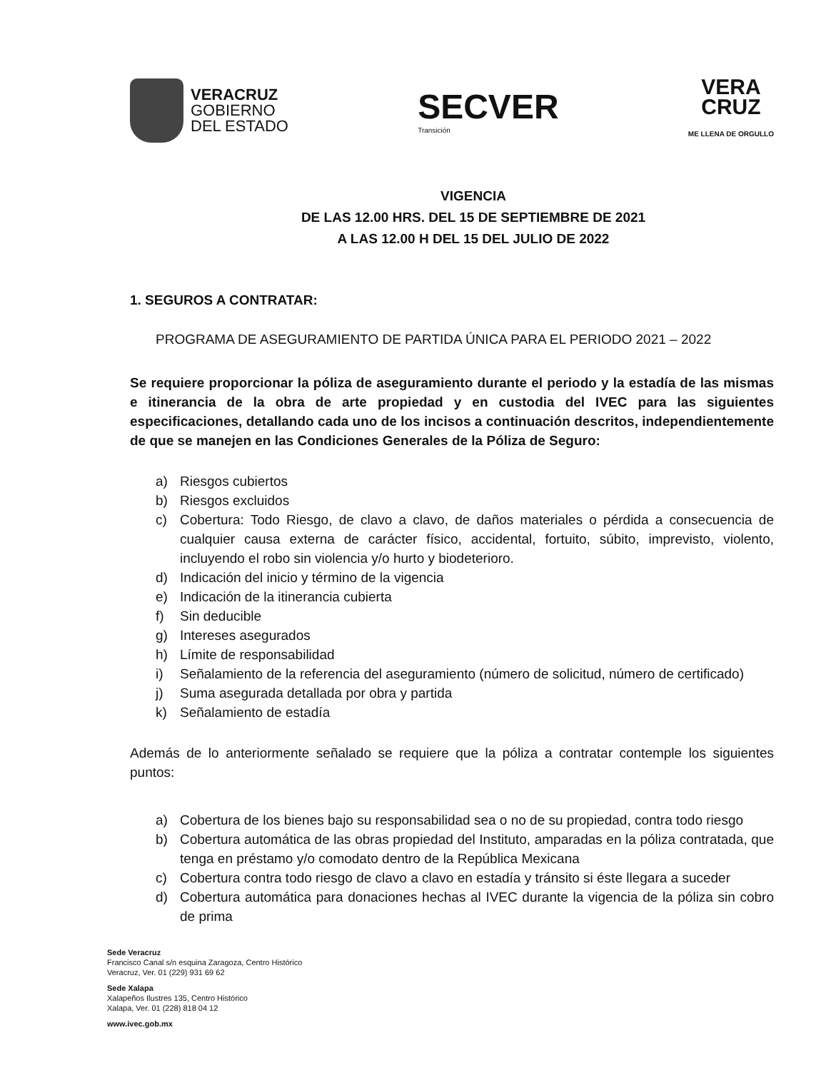VERACRUZ
GOBIERNO
DEL ESTADO
SECVER
Transición
VERA
CRUZ
ME LLENA DE ORGULLO
VIGENCIA
DE LAS 12.00 HRS. DEL 15 DE SEPTIEMBRE DE 2021
A LAS 12.00 H DEL 15 DEL JULIO DE 2022
1. SEGUROS A CONTRATAR:
PROGRAMA DE ASEGURAMIENTO DE PARTIDA ÚNICA PARA EL PERIODO 2021 – 2022
Se requiere proporcionar la póliza de aseguramiento durante el periodo y la estadía de las mismas e itinerancia de la obra de arte propiedad y en custodia del IVEC para las siguientes especificaciones, detallando cada uno de los incisos a continuación descritos, independientemente de que se manejen en las Condiciones Generales de la Póliza de Seguro:
a) Riesgos cubiertos
b) Riesgos excluidos
c) Cobertura: Todo Riesgo, de clavo a clavo, de daños materiales o pérdida a consecuencia de cualquier causa externa de carácter físico, accidental, fortuito, súbito, imprevisto, violento, incluyendo el robo sin violencia y/o hurto y biodeterioro.
d) Indicación del inicio y término de la vigencia
e) Indicación de la itinerancia cubierta
f) Sin deducible
g) Intereses asegurados
h) Límite de responsabilidad
i) Señalamiento de la referencia del aseguramiento (número de solicitud, número de certificado)
j) Suma asegurada detallada por obra y partida
k) Señalamiento de estadía
Además de lo anteriormente señalado se requiere que la póliza a contratar contemple los siguientes puntos:
a) Cobertura de los bienes bajo su responsabilidad sea o no de su propiedad, contra todo riesgo
b) Cobertura automática de las obras propiedad del Instituto, amparadas en la póliza contratada, que tenga en préstamo y/o comodato dentro de la República Mexicana
c) Cobertura contra todo riesgo de clavo a clavo en estadía y tránsito si éste llegara a suceder
d) Cobertura automática para donaciones hechas al IVEC durante la vigencia de la póliza sin cobro de prima
Sede Veracruz
Francisco Canal s/n esquina Zaragoza, Centro Histórico
Veracruz, Ver. 01 (229) 931 69 62
Sede Xalapa
Xalapeños Ilustres 135, Centro Histórico
Xalapa, Ver. 01 (228) 818 04 12
www.ivec.gob.mx